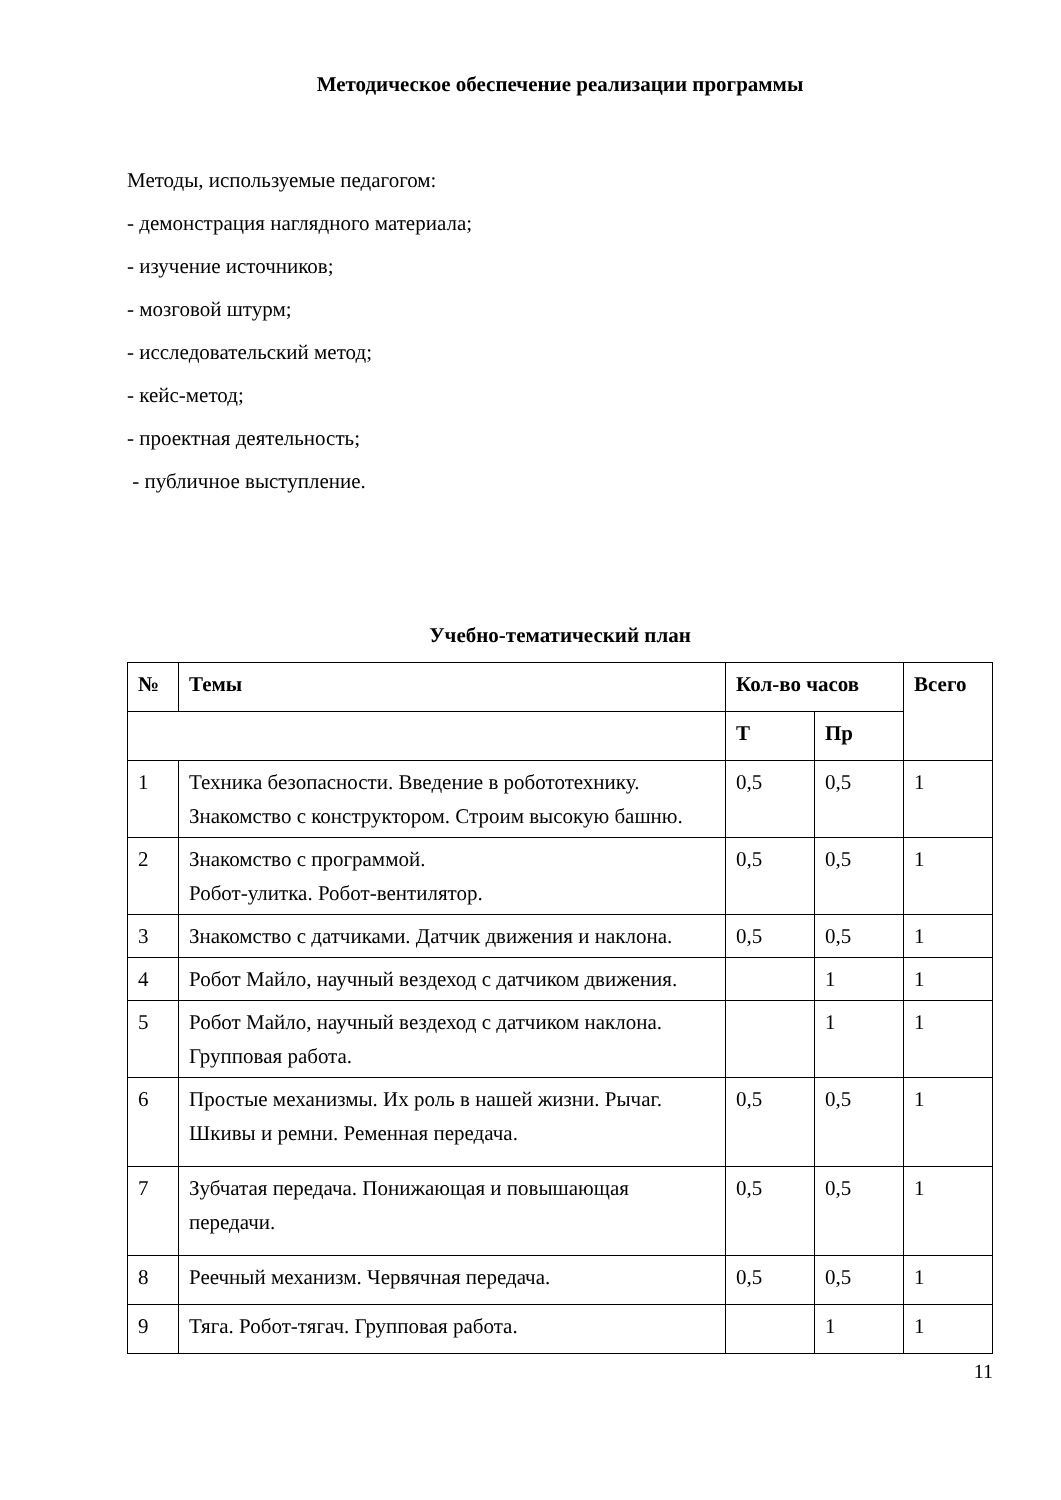Методическое обеспечение реализации программы
Методы, используемые педагогом:
- демонстрация наглядного материала;
- изучение источников;
- мозговой штурм;
- исследовательский метод;
- кейс-метод;
- проектная деятельность;
- публичное выступление.
Учебно-тематический план
| № | Темы | Кол-во часов | | Всего |
| --- | --- | --- | --- | --- |
| | | Т | Пр | |
| 1 | Техника безопасности. Введение в робототехнику. Знакомство с конструктором. Строим высокую башню. | 0,5 | 0,5 | 1 |
| 2 | Знакомство с программой. Робот-улитка. Робот-вентилятор. | 0,5 | 0,5 | 1 |
| 3 | Знакомство с датчиками. Датчик движения и наклона. | 0,5 | 0,5 | 1 |
| 4 | Робот Майло, научный вездеход с датчиком движения. | | 1 | 1 |
| 5 | Робот Майло, научный вездеход с датчиком наклона. Групповая работа. | | 1 | 1 |
| 6 | Простые механизмы. Их роль в нашей жизни. Рычаг. Шкивы и ремни. Ременная передача. | 0,5 | 0,5 | 1 |
| 7 | Зубчатая передача. Понижающая и повышающая передачи. | 0,5 | 0,5 | 1 |
| 8 | Реечный механизм. Червячная передача. | 0,5 | 0,5 | 1 |
| 9 | Тяга. Робот-тягач. Групповая работа. | | 1 | 1 |
11